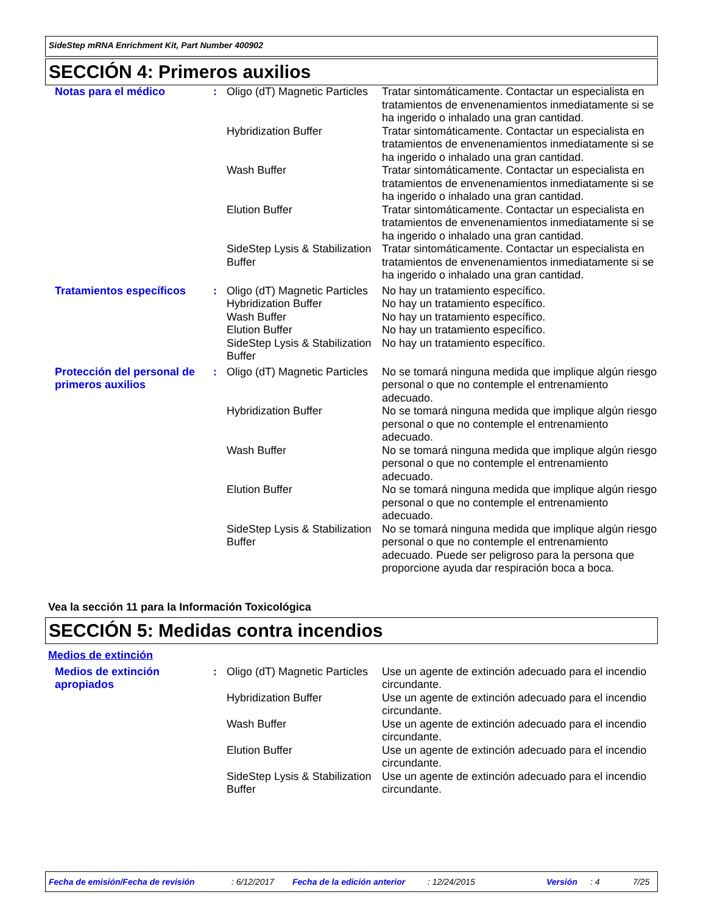SideStep mRNA Enrichment Kit, Part Number 400902
SECCIÓN 4: Primeros auxilios
| Notas para el médico | : | Oligo (dT) Magnetic Particles | Tratar sintomáticamente. Contactar un especialista en tratamientos de envenenamientos inmediatamente si se ha ingerido o inhalado una gran cantidad. |
| | | Hybridization Buffer | Tratar sintomáticamente. Contactar un especialista en tratamientos de envenenamientos inmediatamente si se ha ingerido o inhalado una gran cantidad. |
| | | Wash Buffer | Tratar sintomáticamente. Contactar un especialista en tratamientos de envenenamientos inmediatamente si se ha ingerido o inhalado una gran cantidad. |
| | | Elution Buffer | Tratar sintomáticamente. Contactar un especialista en tratamientos de envenenamientos inmediatamente si se ha ingerido o inhalado una gran cantidad. |
| | | SideStep Lysis & Stabilization Buffer | Tratar sintomáticamente. Contactar un especialista en tratamientos de envenenamientos inmediatamente si se ha ingerido o inhalado una gran cantidad. |
| Tratamientos específicos | : | Oligo (dT) Magnetic Particles | No hay un tratamiento específico. |
| | | Hybridization Buffer | No hay un tratamiento específico. |
| | | Wash Buffer | No hay un tratamiento específico. |
| | | Elution Buffer | No hay un tratamiento específico. |
| | | SideStep Lysis & Stabilization Buffer | No hay un tratamiento específico. |
| Protección del personal de primeros auxilios | : | Oligo (dT) Magnetic Particles | No se tomará ninguna medida que implique algún riesgo personal o que no contemple el entrenamiento adecuado. |
| | | Hybridization Buffer | No se tomará ninguna medida que implique algún riesgo personal o que no contemple el entrenamiento adecuado. |
| | | Wash Buffer | No se tomará ninguna medida que implique algún riesgo personal o que no contemple el entrenamiento adecuado. |
| | | Elution Buffer | No se tomará ninguna medida que implique algún riesgo personal o que no contemple el entrenamiento adecuado. |
| | | SideStep Lysis & Stabilization Buffer | No se tomará ninguna medida que implique algún riesgo personal o que no contemple el entrenamiento adecuado. Puede ser peligroso para la persona que proporcione ayuda dar respiración boca a boca. |
Vea la sección 11 para la Información Toxicológica
SECCIÓN 5: Medidas contra incendios
Medios de extinción
| Medios de extinción apropiados | : | Oligo (dT) Magnetic Particles | Use un agente de extinción adecuado para el incendio circundante. |
| | | Hybridization Buffer | Use un agente de extinción adecuado para el incendio circundante. |
| | | Wash Buffer | Use un agente de extinción adecuado para el incendio circundante. |
| | | Elution Buffer | Use un agente de extinción adecuado para el incendio circundante. |
| | | SideStep Lysis & Stabilization Buffer | Use un agente de extinción adecuado para el incendio circundante. |
Fecha de emisión/Fecha de revisión: 6/12/2017 Fecha de la edición anterior: 12/24/2015 Versión: 4 7/25